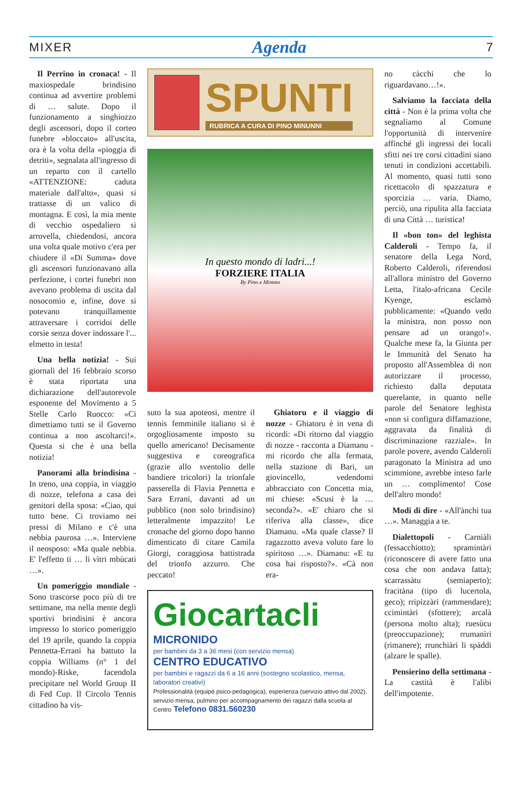MIXER Agenda 7
Il Perrino in cronaca! - Il maxiospedale brindisino continua ad avvertire problemi di … salute. Dopo il funzionamento a singhiozzo degli ascensori, dopo il corteo funebre «bloccato» all'uscita, ora è la volta della «pioggia di detriti», segnalata all'ingresso di un reparto con il cartello «ATTENZIONE: caduta materiale dall'alto», quasi si trattasse di un valico di montagna. E così, la mia mente di vecchio ospedaliero si arrovella, chiedendosi, ancora una volta quale motivo c'era per chiudere il «Di Summa» dove gli ascensori funzionavano alla perfezione, i cortei funebri non avevano problema di uscita dal nosocomio e, infine, dove si potevano tranquillamente attraversare i corridoi delle corsie senza dover indossare l'... elmetto in testa!
Una bella notizia! - Sui giornali del 16 febbraio scorso è stata riportata una dichiarazione dell'autorevole esponente del Movimento a 5 Stelle Carlo Ruocco: «Ci dimettiamo tutti se il Governo continua a non ascoltarci!». Questa si che è una bella notizia!
Panorami alla brindisina - In treno, una coppia, in viaggio di nozze, telefona a casa dei genitori della sposa: «Ciao, qui tutto bene. Ci troviamo nei pressi di Milano e c'è una nebbia paurosa …». Interviene il neosposo: «Ma quale nebbia. E' l'effetto ti … li vìtri mbùcati …».
Un pomeriggio mondiale - Sono trascorse poco più di tre settimane, ma nella mente degli sportivi brindisini è ancora impresso lo storico pomeriggio del 19 aprile, quando la coppia Pennetta-Errani ha battuto la coppia Williams (n° 1 del mondo)-Riske, facendola precipitare nel World Group II di Fed Cup. Il Circolo Tennis cittadino ha vis-
SPUNTI
RUBRICA A CURA DI PINO MINUNNI
In questo mondo di ladri...!
FORZIERE ITALIA
By Pino e Mimmo
suto la sua apoteosi, mentre il tennis femminile italiano si è orgogliosamente imposto su quello americano! Decisamente suggestiva e coreografica (grazie allo sventolio delle bandiere tricolori) la trionfale passerella di Flavia Pennetta e Sara Errani, davanti ad un pubblico (non solo brindisino) letteralmente impazzito! Le cronache del giorno dopo hanno dimenticato di citare Camila Giorgi, coraggiosa battistrada del trionfo azzurro. Che peccato!
Ghiatoru e il viaggio di nozze - Ghiatoru è in vena di ricordi: «Di ritorno dal viaggio di nozze - racconta a Diamanu - mi ricordo che alla fermata, nella stazione di Bari, un giovincello, vedendomi abbracciato con Concetta mia, mi chiese: «Scusi è la … seconda?». «E' chiaro che si riferiva alla classe», dice Diamanu. «Ma quale classe? Il ragazzotto aveva voluto fare lo spiritoso …». Diamanu: «E tu cosa hai risposto?». «Cà non era-
Giocartacli
MICRONIDO
per bambini da 3 a 36 mesi (con servizio mensa)
CENTRO EDUCATIVO
per bambini e ragazzi da 6 a 16 anni (sostegno scolastico, mensa, laboratori creativi)
Professionalità (equipè psico-pedagogica), esperienza (servizio attivo dal 2002), servizio mensa, pulmino per accompagnamento dei ragazzi dalla scuola al Centro Telefono 0831.560230
no càcchi che lo riguardavano…!».
Salviamo la facciata della città - Non è la prima volta che segnaliamo al Comune l'opportunità di intervenire affinché gli ingressi dei locali sfitti nei tre corsi cittadini siano tenuti in condizioni accettabili. Al momento, quasi tutti sono ricettacolo di spazzatura e sporcizia … varia. Diamo, perciò, una ripulita alla facciata di una Città … turistica!
Il «bon ton» del leghista Calderoli - Tempo fa, il senatore della Lega Nord, Roberto Calderoli, riferendosi all'allora ministro del Governo Letta, l'italo-africana Cecile Kyenge, esclamò pubblicamente: «Quando vedo la ministra, non posso non pensare ad un orango!». Qualche mese fa, la Giunta per le Immunità del Senato ha proposto all'Assemblea di non autorizzare il processo, richiesto dalla deputata querelante, in quanto nelle parole del Senatore leghista «non si configura diffamazione, aggravata da finalità di discriminazione razziale». In parole povere, avendo Calderoli paragonato la Ministra ad uno scimmione, avrebbe inteso farle un … complimento! Cose dell'altro mondo!
Modi di dire - «All'ànchi tua …». Managgia a te.
Dialettopoli - Carniàli (fessacchiotto); spramintàri (riconoscere di avere fatto una cosa che non andava fatta); scarrassàtu (semiaperto); fracitàna (tipo di lucertola, geco); rripizzàri (rammendare); ccimintàri (sfottere); arcalà (persona molto alta); ruesùcu (preoccupazione); rrumanìri (rimanere); rrunchiàri li spàddi (alzare le spalle).
Pensierino della settimana - La castità è l'alibi dell'impotente.